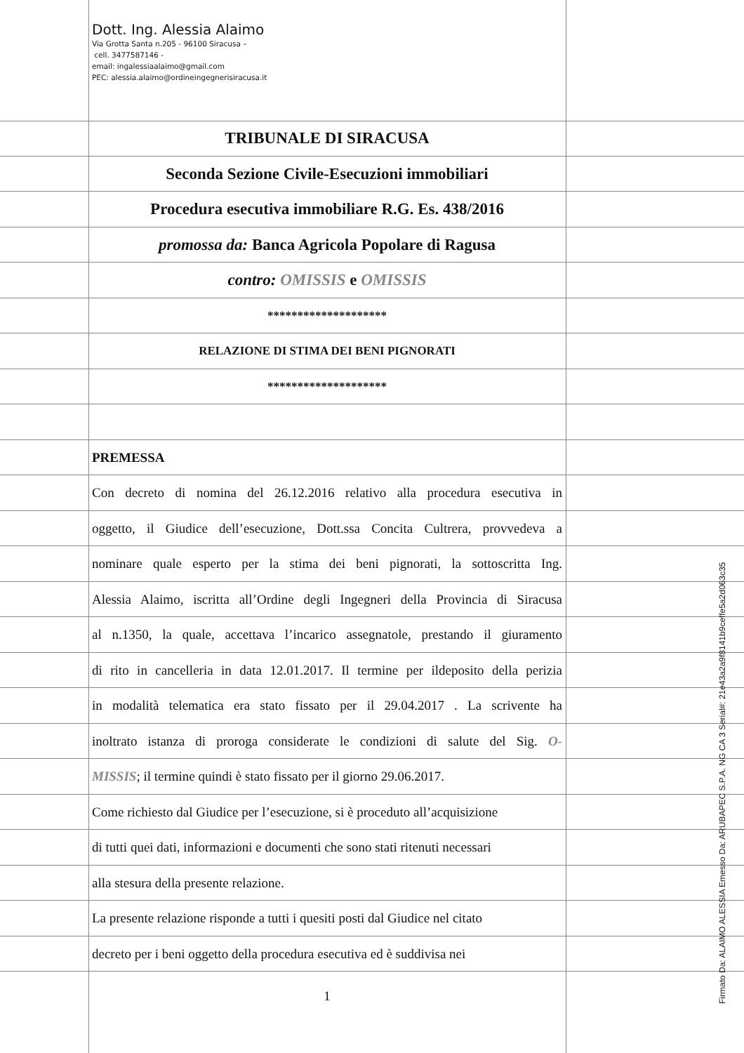Dott. Ing. Alessia Alaimo
Via Grotta Santa n.205 - 96100 Siracusa –
cell. 3477587146 -
email: ingalessiaalaimo@gmail.com
PEC: alessia.alaimo@ordineingegnerisiracusa.it
TRIBUNALE DI SIRACUSA
Seconda Sezione Civile-Esecuzioni immobiliari
Procedura esecutiva immobiliare R.G. Es. 438/2016
promossa da: Banca Agricola Popolare di Ragusa
contro: OMISSIS e OMISSIS
********************
RELAZIONE DI STIMA DEI BENI PIGNORATI
********************
PREMESSA
Con decreto di nomina del 26.12.2016 relativo alla procedura esecutiva in
oggetto, il Giudice dell’esecuzione, Dott.ssa Concita Cultrera, provvedeva a
nominare quale esperto per la stima dei beni pignorati, la sottoscritta Ing.
Alessia Alaimo, iscritta all’Ordine degli Ingegneri della Provincia di Siracusa
al n.1350, la quale, accettava l’incarico assegnatole, prestando il giuramento
di rito in cancelleria in data 12.01.2017. Il termine per ildeposito della perizia
in modalità telematica era stato fissato per il 29.04.2017 . La scrivente ha
inoltrato istanza di proroga considerate le condizioni di salute del Sig. O-
MISSIS; il termine quindi è stato fissato per il giorno 29.06.2017.
Come richiesto dal Giudice per l’esecuzione, si è proceduto all’acquisizione
di tutti quei dati, informazioni e documenti che sono stati ritenuti necessari
alla stesura della presente relazione.
La presente relazione risponde a tutti i quesiti posti dal Giudice nel citato
decreto per i beni oggetto della procedura esecutiva ed è suddivisa nei
1
Firmato Da: ALAIMO ALESSIA Emesso Da: ARUBAPEC S.P.A. NG CA 3 Serial#: 21e43a2a9f8141b9ceffe5a2d063c35